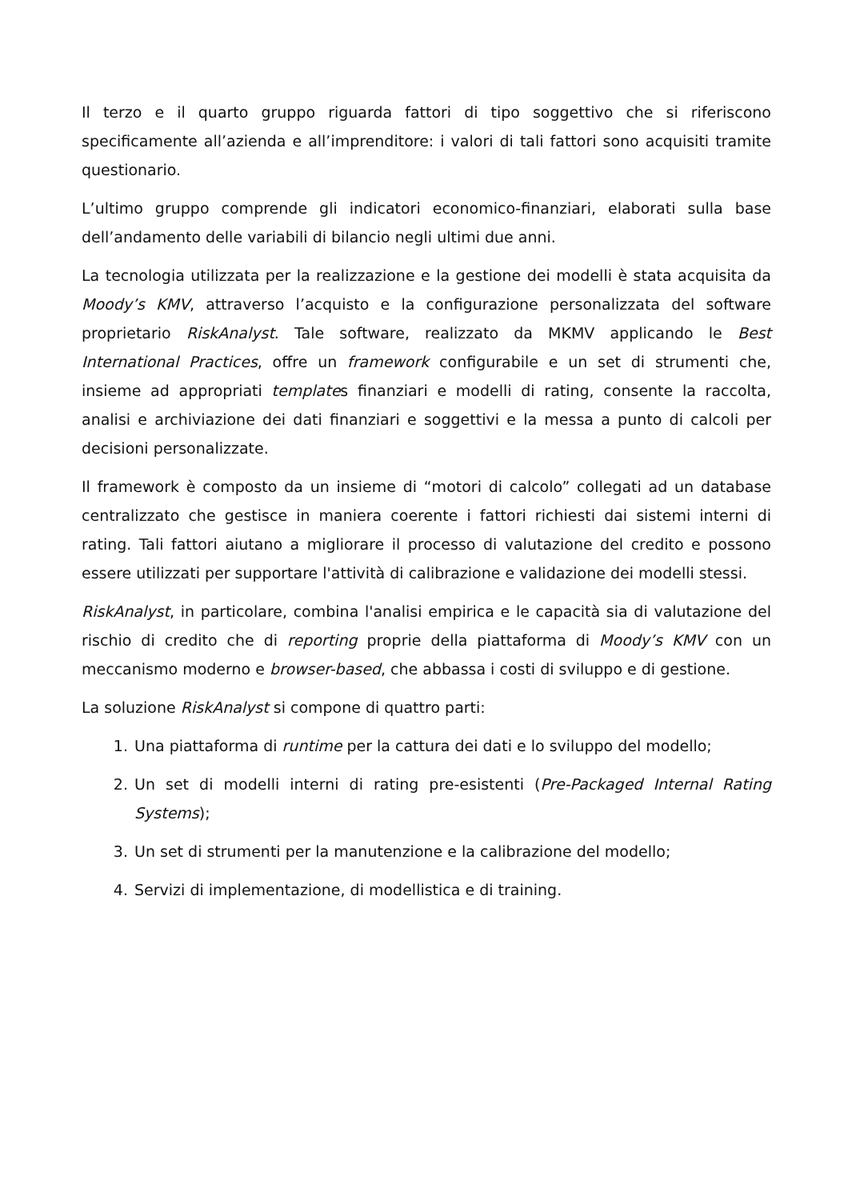Il terzo e il quarto gruppo riguarda fattori di tipo soggettivo che si riferiscono specificamente all’azienda e all’imprenditore: i valori di tali fattori sono acquisiti tramite questionario.
L’ultimo gruppo comprende gli indicatori economico-finanziari, elaborati sulla base dell’andamento delle variabili di bilancio negli ultimi due anni.
La tecnologia utilizzata per la realizzazione e la gestione dei modelli è stata acquisita da Moody’s KMV, attraverso l’acquisto e la configurazione personalizzata del software proprietario RiskAnalyst. Tale software, realizzato da MKMV applicando le Best International Practices, offre un framework configurabile e un set di strumenti che, insieme ad appropriati templates finanziari e modelli di rating, consente la raccolta, analisi e archiviazione dei dati finanziari e soggettivi e la messa a punto di calcoli per decisioni personalizzate.
Il framework è composto da un insieme di “motori di calcolo” collegati ad un database centralizzato che gestisce in maniera coerente i fattori richiesti dai sistemi interni di rating. Tali fattori aiutano a migliorare il processo di valutazione del credito e possono essere utilizzati per supportare l'attività di calibrazione e validazione dei modelli stessi.
RiskAnalyst, in particolare, combina l'analisi empirica e le capacità sia di valutazione del rischio di credito che di reporting proprie della piattaforma di Moody’s KMV con un meccanismo moderno e browser-based, che abbassa i costi di sviluppo e di gestione.
La soluzione RiskAnalyst si compone di quattro parti:
1. Una piattaforma di runtime per la cattura dei dati e lo sviluppo del modello;
2. Un set di modelli interni di rating pre-esistenti (Pre-Packaged Internal Rating Systems);
3. Un set di strumenti per la manutenzione e la calibrazione del modello;
4. Servizi di implementazione, di modellistica e di training.